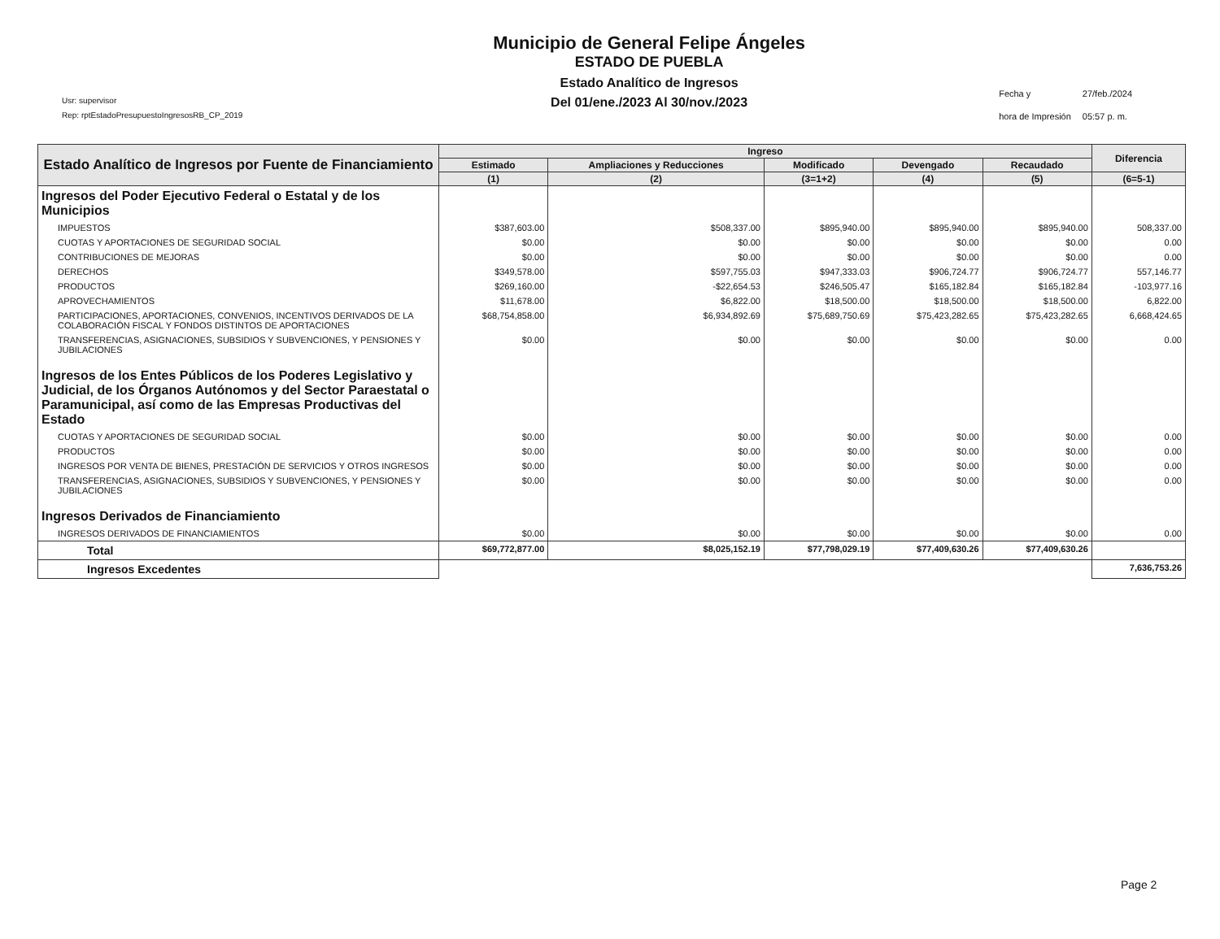Usr: supervisor
Rep: rptEstadoPresupuestoIngresosRB_CP_2019
Municipio de General Felipe Ángeles
ESTADO DE PUEBLA
Estado Analítico de Ingresos
Del 01/ene./2023 Al 30/nov./2023
| Fecha y | 27/feb./2024 |
| hora de Impresión | 05:57 p. m. |
| Estado Analítico de Ingresos por Fuente de Financiamiento | Ingreso | | | | | Diferencia |
| --- | --- | --- | --- | --- | --- | --- |
| | Estimado | Ampliaciones y Reducciones | Modificado | Devengado | Recaudado | |
| | (1) | (2) | (3=1+2) | (4) | (5) | (6=5-1) |
| Ingresos del Poder Ejecutivo Federal o Estatal y de los Municipios | | | | | | |
| IMPUESTOS | $387,603.00 | $508,337.00 | $895,940.00 | $895,940.00 | $895,940.00 | 508,337.00 |
| CUOTAS Y APORTACIONES DE SEGURIDAD SOCIAL | $0.00 | $0.00 | $0.00 | $0.00 | $0.00 | 0.00 |
| CONTRIBUCIONES DE MEJORAS | $0.00 | $0.00 | $0.00 | $0.00 | $0.00 | 0.00 |
| DERECHOS | $349,578.00 | $597,755.03 | $947,333.03 | $906,724.77 | $906,724.77 | 557,146.77 |
| PRODUCTOS | $269,160.00 | -$22,654.53 | $246,505.47 | $165,182.84 | $165,182.84 | -103,977.16 |
| APROVECHAMIENTOS | $11,678.00 | $6,822.00 | $18,500.00 | $18,500.00 | $18,500.00 | 6,822.00 |
| PARTICIPACIONES, APORTACIONES, CONVENIOS, INCENTIVOS DERIVADOS DE LA COLABORACIÓN FISCAL Y FONDOS DISTINTOS DE APORTACIONES | $68,754,858.00 | $6,934,892.69 | $75,689,750.69 | $75,423,282.65 | $75,423,282.65 | 6,668,424.65 |
| TRANSFERENCIAS, ASIGNACIONES, SUBSIDIOS Y SUBVENCIONES, Y PENSIONES Y JUBILACIONES | $0.00 | $0.00 | $0.00 | $0.00 | $0.00 | 0.00 |
| Ingresos de los Entes Públicos de los Poderes Legislativo y Judicial, de los Órganos Autónomos y del Sector Paraestatal o Paramunicipal, así como de las Empresas Productivas del Estado | | | | | | |
| CUOTAS Y APORTACIONES DE SEGURIDAD SOCIAL | $0.00 | $0.00 | $0.00 | $0.00 | $0.00 | 0.00 |
| PRODUCTOS | $0.00 | $0.00 | $0.00 | $0.00 | $0.00 | 0.00 |
| INGRESOS POR VENTA DE BIENES, PRESTACIÓN DE SERVICIOS Y OTROS INGRESOS | $0.00 | $0.00 | $0.00 | $0.00 | $0.00 | 0.00 |
| TRANSFERENCIAS, ASIGNACIONES, SUBSIDIOS Y SUBVENCIONES, Y PENSIONES Y JUBILACIONES | $0.00 | $0.00 | $0.00 | $0.00 | $0.00 | 0.00 |
| Ingresos Derivados de Financiamiento | | | | | | |
| INGRESOS DERIVADOS DE FINANCIAMIENTOS | $0.00 | $0.00 | $0.00 | $0.00 | $0.00 | 0.00 |
| Total | $69,772,877.00 | $8,025,152.19 | $77,798,029.19 | $77,409,630.26 | $77,409,630.26 | |
| Ingresos Excedentes | | | | | | 7,636,753.26 |
Page 2